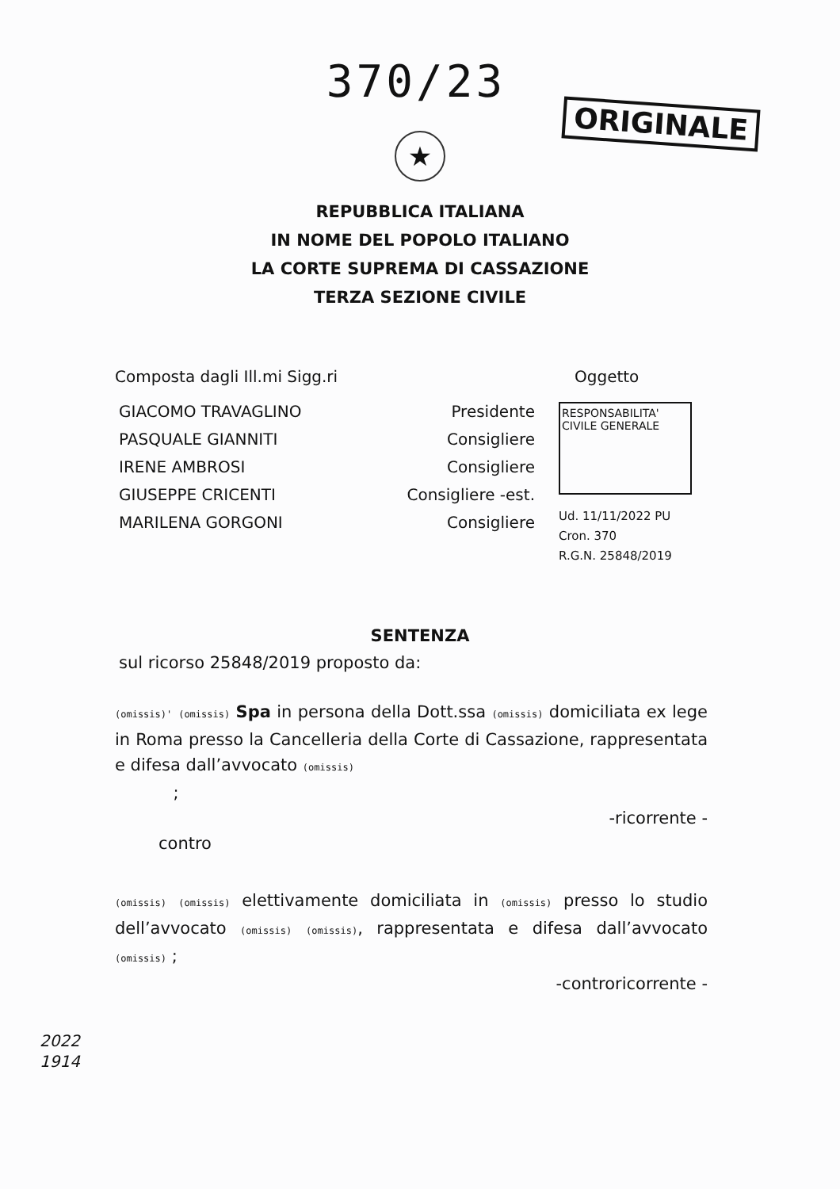370/23
ORIGINALE
★
REPUBBLICA ITALIANA
IN NOME DEL POPOLO ITALIANO
LA CORTE SUPREMA DI CASSAZIONE
TERZA SEZIONE CIVILE
Composta dagli Ill.mi Sigg.ri Oggetto
GIACOMO TRAVAGLINO
PASQUALE GIANNITI
IRENE AMBROSI
GIUSEPPE CRICENTI
MARILENA GORGONI
Presidente
Consigliere
Consigliere
Consigliere -est.
Consigliere
RESPONSABILITA'
CIVILE GENERALE
Ud. 11/11/2022 PU
Cron. 370
R.G.N. 25848/2019
SENTENZA
sul ricorso 25848/2019 proposto da:
(omissis)' (omissis) Spa in persona della Dott.ssa (omissis) domiciliata ex lege in Roma presso la Cancelleria della Corte di Cassazione, rappresentata e difesa dall’avvocato (omissis)
;
-ricorrente -
contro
(omissis) (omissis) elettivamente domiciliata in (omissis) presso lo studio dell’avvocato (omissis) (omissis), rappresentata e difesa dall’avvocato (omissis) ;
-controricorrente -
2022
1914